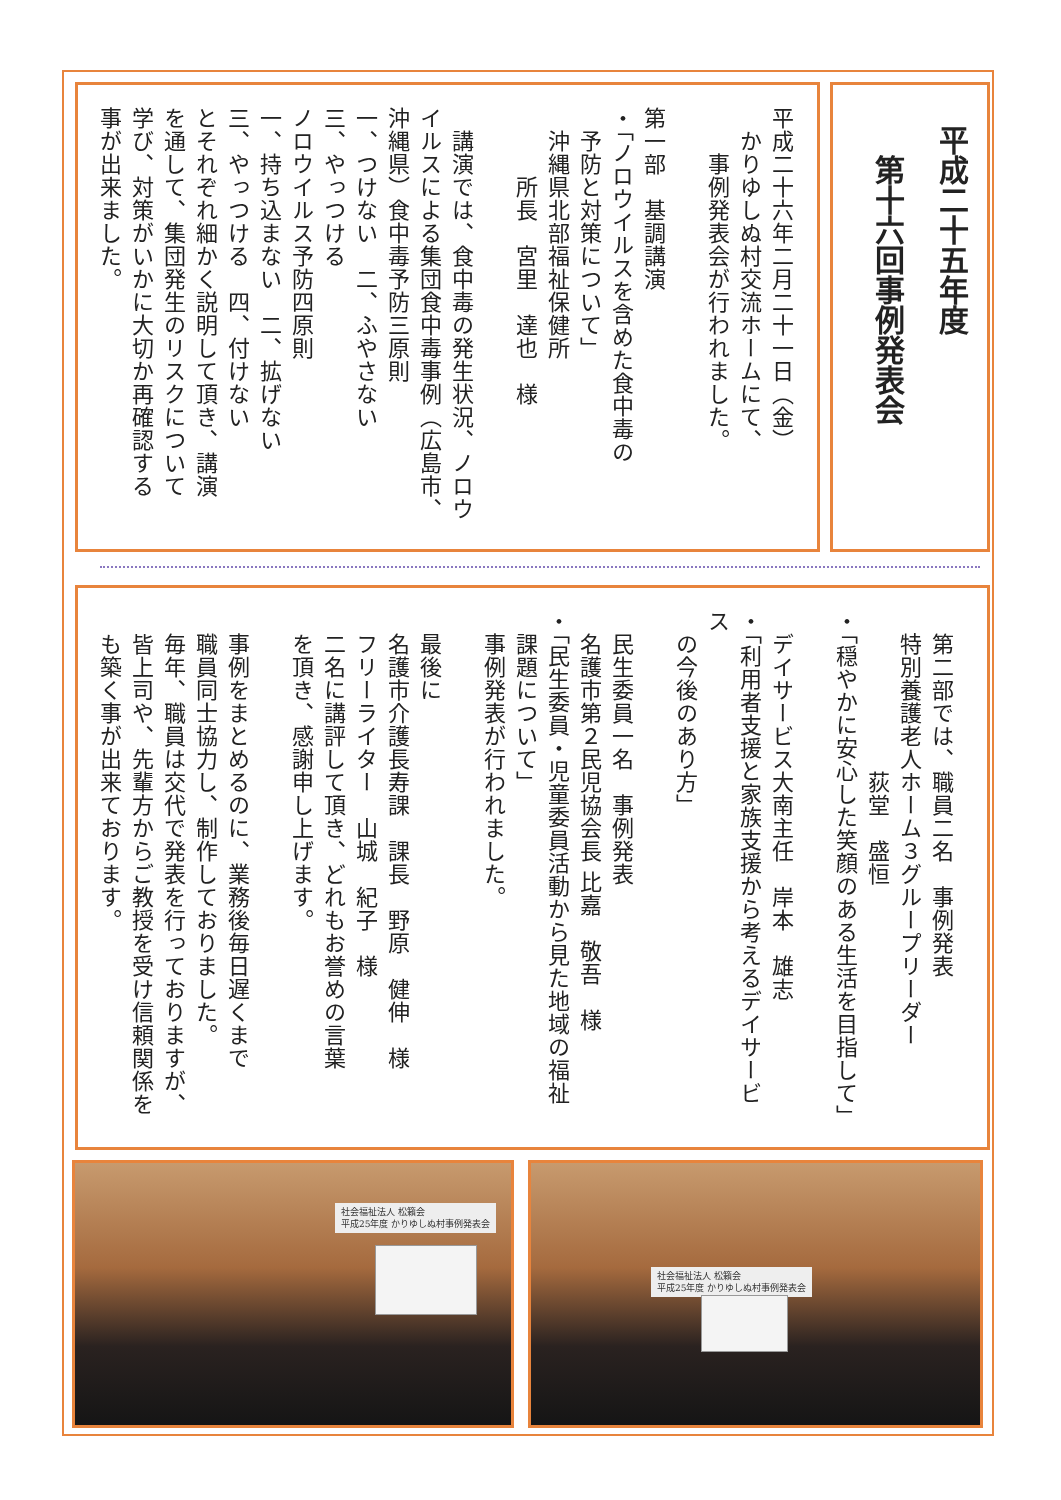平成二十五年度
　第十六回事例発表会
平成二十六年二月二十一日（金）
　かりゆしぬ村交流ホームにて、
　　事例発表会が行われました。
第一部　基調講演
・「ノロウイルスを含めた食中毒の
　予防と対策について」
　沖縄県北部福祉保健所
　　　所長　宮里　達也　様
　講演では、食中毒の発生状況、ノロウ
イルスによる集団食中毒事例（広島市、
沖縄県）食中毒予防三原則
一、つけない　二、ふやさない
三、やっつける
ノロウイルス予防四原則
一、持ち込まない　二、拡げない
三、やっつける　四、付けない
とそれぞれ細かく説明して頂き、講演
を通して、集団発生のリスクについて
学び、対策がいかに大切か再確認する
事が出来ました。
　第二部では、職員二名　事例発表
　特別養護老人ホーム３グループリーダー
　　　　　　　荻堂　盛恒
・「穏やかに安心した笑顔のある生活を目指して」
　デイサービス大南主任　岸本　雄志
・「利用者支援と家族支援から考えるデイサービス
　の今後のあり方」
　民生委員一名　事例発表
　名護市第２民児協会長 比嘉　敬吾　様
・「民生委員・児童委員活動から見た地域の福祉
　課題について」
　事例発表が行われました。
　最後に
　名護市介護長寿課　課長　野原　健伸　様
　フリーライター　山城　紀子　様
　二名に講評して頂き、どれもお誉めの言葉
　を頂き、感謝申し上げます。
　事例をまとめるのに、業務後毎日遅くまで
　職員同士協力し、制作しておりました。
　毎年、職員は交代で発表を行っておりますが、
　皆上司や、先輩方からご教授を受け信頼関係を
　も築く事が出来ております。
社会福祉法人 松籟会
平成25年度 かりゆしぬ村事例発表会
社会福祉法人 松籟会
平成25年度 かりゆしぬ村事例発表会